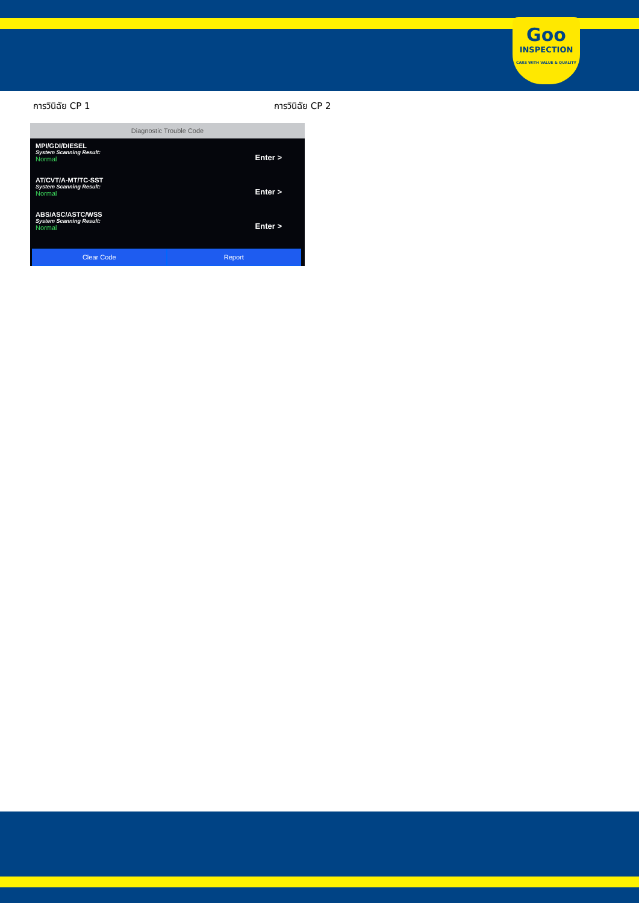Goo
INSPECTION
CARS WITH VALUE & QUALITY
การวินิฉัย CP 1 การวินิฉัย CP 2
Diagnostic Trouble Code
MPI/GDI/DIESEL
System Scanning Result:
Normal
Enter >
AT/CVT/A-MT/TC-SST
System Scanning Result:
Normal
Enter >
ABS/ASC/ASTC/WSS
System Scanning Result:
Normal
Enter >
Clear Code Report